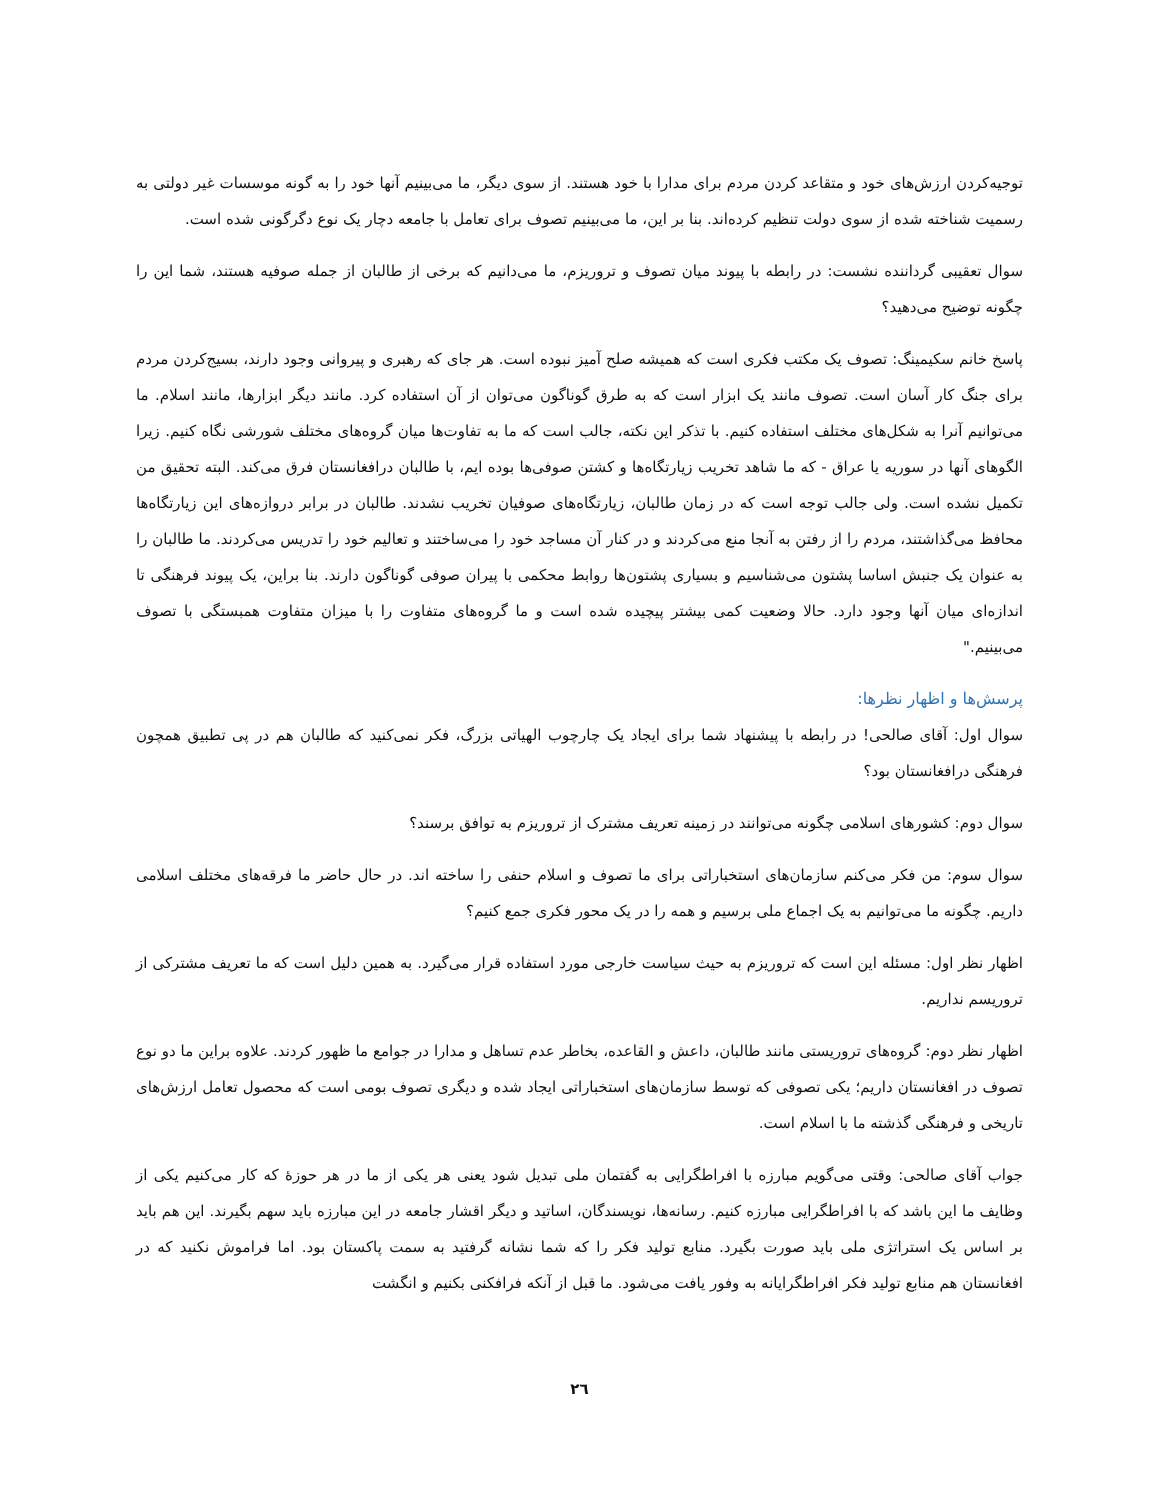توجیه‌کردن ارزش‌های خود و متقاعد کردن مردم برای مدارا با خود هستند. از سوی دیگر، ما می‌بینیم آنها خود را به گونه موسسات غیر دولتی به رسمیت شناخته شده از سوی دولت تنظیم کرده‌اند. بنا بر این، ما می‌بینیم تصوف برای تعامل با جامعه دچار یک نوع دگرگونی شده است.
سوال تعقیبی گرداننده نشست: در رابطه با پیوند میان تصوف و تروریزم، ما می‌دانیم که برخی از طالبان از جمله صوفیه هستند، شما این را چگونه توضیح می‌دهید؟
پاسخ خانم سکیمینگ: تصوف یک مکتب فکری است که همیشه صلح آمیز نبوده است. هر جای که رهبری و پیروانی وجود دارند، بسیج‌کردن مردم برای جنگ کار آسان است. تصوف مانند یک ابزار است که به طرق گوناگون می‌توان از آن استفاده کرد. مانند دیگر ابزارها، مانند اسلام. ما می‌توانیم آنرا به شکل‌های مختلف استفاده کنیم. با تذکر این نکته، جالب است که ما به تفاوت‌ها میان گروه‌های مختلف شورشی نگاه کنیم. زیرا الگوهای آنها در سوریه یا عراق - که ما شاهد تخریب زیارتگاه‌ها و کشتن صوفی‌ها بوده ایم، با طالبان درافغانستان فرق می‌کند. البته تحقیق من تکمیل نشده است. ولی جالب توجه است که در زمان طالبان، زیارتگاه‌های صوفیان تخریب نشدند. طالبان در برابر دروازه‌های این زیارتگاه‌ها محافظ می‌گذاشتند، مردم را از رفتن به آنجا منع می‌کردند و در کنار آن مساجد خود را می‌ساختند و تعالیم خود را تدریس می‌کردند. ما طالبان را به عنوان یک جنبش اساسا پشتون می‌شناسیم و بسیاری پشتون‌ها روابط محکمی با پیران صوفی گوناگون دارند. بنا براین، یک پیوند فرهنگی تا اندازه‌ای میان آنها وجود دارد. حالا وضعیت کمی بیشتر پیچیده شده است و ما گروه‌های متفاوت را با میزان متفاوت همبستگی با تصوف می‌بینیم."
پرسش‌ها و اظهار نظرها:
سوال اول: آقای صالحی! در رابطه با پیشنهاد شما برای ایجاد یک چارچوب الهیاتی بزرگ، فکر نمی‌کنید که طالبان هم در پی تطبیق همچون فرهنگی درافغانستان بود؟
سوال دوم: کشورهای اسلامی چگونه می‌توانند در زمینه تعریف مشترک از تروریزم به توافق برسند؟
سوال سوم: من فکر می‌کنم سازمان‌های استخباراتی برای ما تصوف و اسلام حنفی را ساخته اند. در حال حاضر ما فرقه‌های مختلف اسلامی داریم. چگونه ما می‌توانیم به یک اجماع ملی برسیم و همه را در یک محور فکری جمع کنیم؟
اظهار نظر اول: مسئله این است که تروریزم به حیث سیاست خارجی مورد استفاده قرار می‌گیرد. به همین دلیل است که ما تعریف مشترکی از تروریسم نداریم.
اظهار نظر دوم: گروه‌های تروریستی مانند طالبان، داعش و القاعده، بخاطر عدم تساهل و مدارا در جوامع ما ظهور کردند. علاوه براین ما دو نوع تصوف در افغانستان داریم؛ یکی تصوفی که توسط سازمان‌های استخباراتی ایجاد شده و دیگری تصوف بومی است که محصول تعامل ارزش‌های تاریخی و فرهنگی گذشته ما با اسلام است.
جواب آقای صالحی: وقتی می‌گویم مبارزه با افراطگرایی به گفتمان ملی تبدیل شود یعنی هر یکی از ما در هر حوزۀ که کار می‌کنیم یکی از وظایف ما این باشد که با افراطگرایی مبارزه کنیم. رسانه‌ها، نویسندگان، اساتید و دیگر اقشار جامعه در این مبارزه باید سهم بگیرند. این هم باید بر اساس یک استراتژی ملی باید صورت بگیرد. منابع تولید فکر را که شما نشانه گرفتید به سمت پاکستان بود. اما فراموش نکنید که در افغانستان هم منابع تولید فکر افراطگرایانه به وفور یافت می‌شود. ما قبل از آنکه فرافکنی بکنیم و انگشت
٢٦